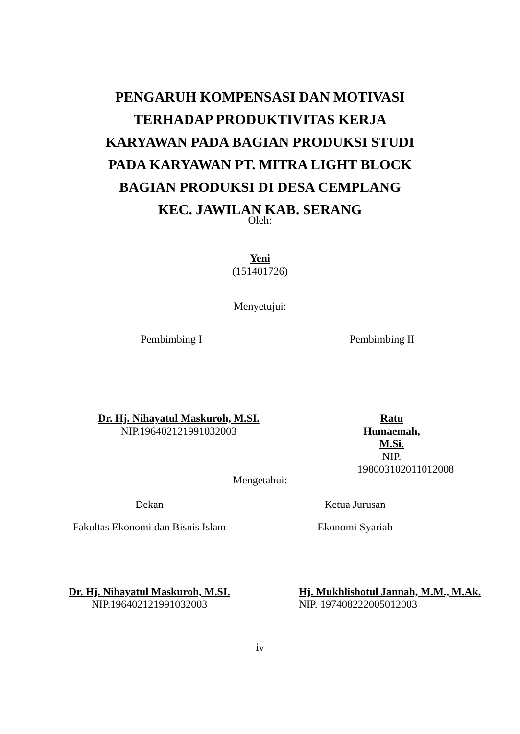PENGARUH KOMPENSASI DAN MOTIVASI
TERHADAP PRODUKTIVITAS KERJA
KARYAWAN PADA BAGIAN PRODUKSI STUDI
PADA KARYAWAN PT. MITRA LIGHT BLOCK
BAGIAN PRODUKSI DI DESA CEMPLANG
KEC. JAWILAN KAB. SERANG
Oleh:
Yeni
(151401726)
Menyetujui:
Pembimbing I Pembimbing II
Dr. Hj. Nihayatul Maskuroh, M.SI.
NIP.196402121991032003
Ratu Humaemah, M.Si.
NIP. 198003102011012008
Mengetahui:
Dekan
Fakultas Ekonomi dan Bisnis Islam
Ketua Jurusan
Ekonomi Syariah
Dr. Hj. Nihayatul Maskuroh, M.SI.
NIP.196402121991032003
Hj. Mukhlishotul Jannah, M.M., M.Ak.
NIP. 197408222005012003
iv